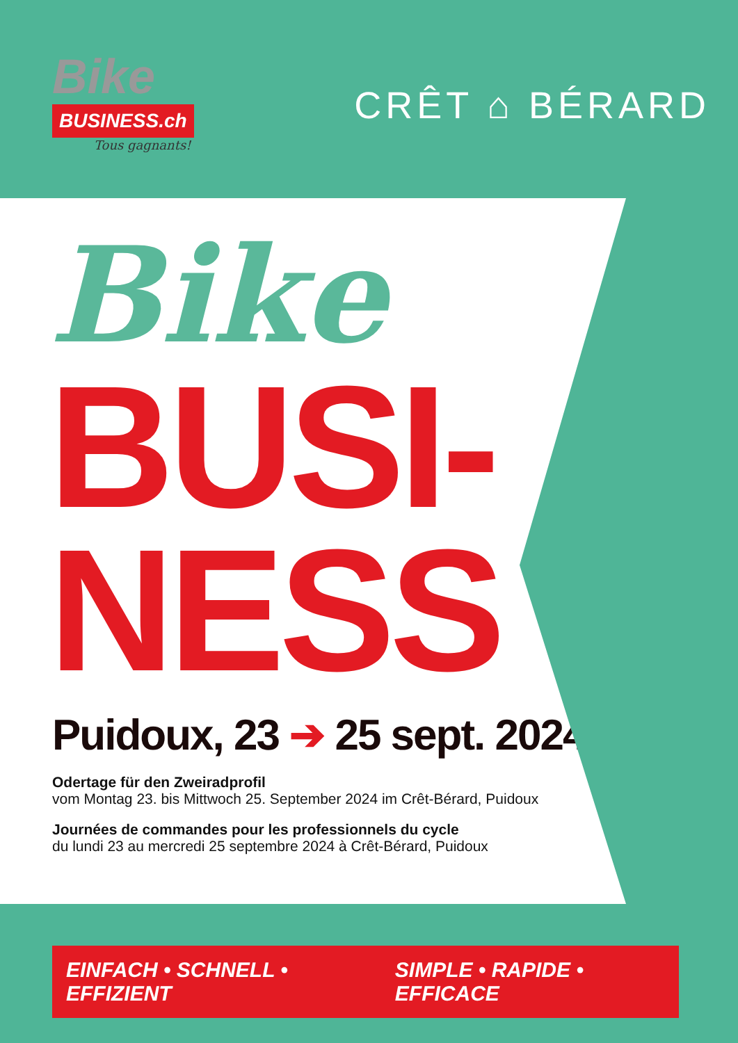Bike
BUSINESS.ch
Tous gagnants!
CRÊT ⌂ BÉRARD
Bike
BUSI-
NESS
Puidoux, 23 ➔ 25 sept. 2024
Odertage für den Zweiradprofil
vom Montag 23. bis Mittwoch 25. September 2024 im Crêt-Bérard, Puidoux
Journées de commandes pour les professionnels du cycle
du lundi 23 au mercredi 25 septembre 2024 à Crêt-Bérard, Puidoux
EINFACH • SCHNELL • EFFIZIENT SIMPLE • RAPIDE • EFFICACE